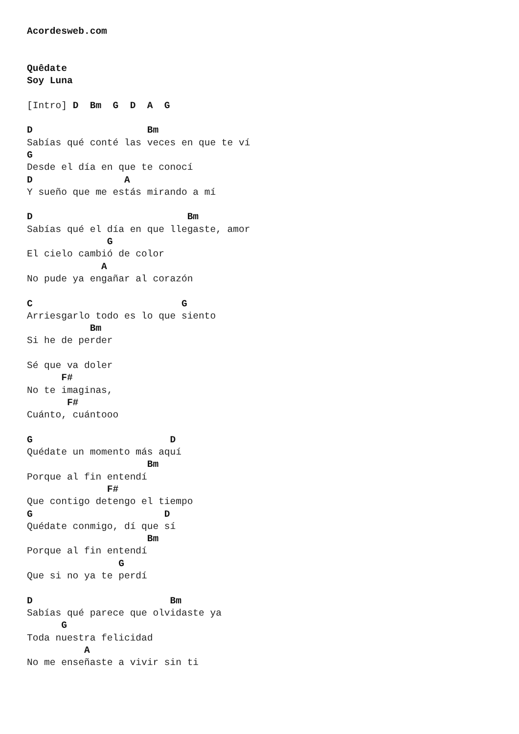Acordesweb.com


Quêdate
Soy Luna

[Intro] D  Bm  G  D  A  G

D                    Bm
Sabías qué conté las veces en que te ví
G
Desde el día en que te conocí
D                A
Y sueño que me estás mirando a mí

D                           Bm
Sabías qué el día en que llegaste, amor
              G
El cielo cambió de color
             A
No pude ya engañar al corazón

C                          G
Arriesgarlo todo es lo que siento
           Bm
Si he de perder

Sé que va doler
      F#
No te imaginas,
       F#
Cuánto, cuántooo

G                        D
Quédate un momento más aquí
                     Bm
Porque al fin entendí
              F#
Que contigo detengo el tiempo
G                       D
Quédate conmigo, dí que sí
                     Bm
Porque al fin entendí
                G
Que si no ya te perdí

D                        Bm
Sabías qué parece que olvidaste ya
      G
Toda nuestra felicidad
          A
No me enseñaste a vivir sin ti